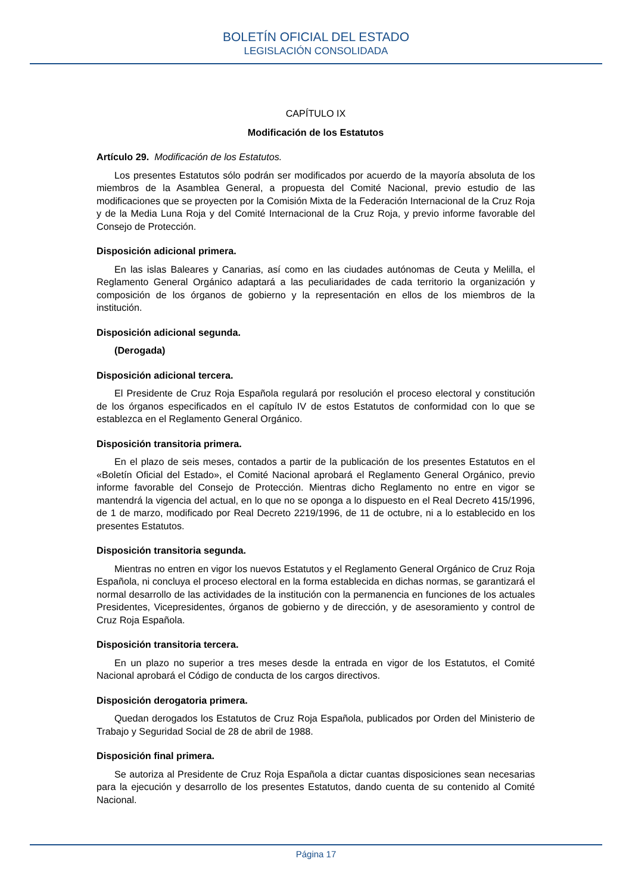BOLETÍN OFICIAL DEL ESTADO
LEGISLACIÓN CONSOLIDADA
CAPÍTULO IX
Modificación de los Estatutos
Artículo 29. Modificación de los Estatutos.
Los presentes Estatutos sólo podrán ser modificados por acuerdo de la mayoría absoluta de los miembros de la Asamblea General, a propuesta del Comité Nacional, previo estudio de las modificaciones que se proyecten por la Comisión Mixta de la Federación Internacional de la Cruz Roja y de la Media Luna Roja y del Comité Internacional de la Cruz Roja, y previo informe favorable del Consejo de Protección.
Disposición adicional primera.
En las islas Baleares y Canarias, así como en las ciudades autónomas de Ceuta y Melilla, el Reglamento General Orgánico adaptará a las peculiaridades de cada territorio la organización y composición de los órganos de gobierno y la representación en ellos de los miembros de la institución.
Disposición adicional segunda.
(Derogada)
Disposición adicional tercera.
El Presidente de Cruz Roja Española regulará por resolución el proceso electoral y constitución de los órganos especificados en el capítulo IV de estos Estatutos de conformidad con lo que se establezca en el Reglamento General Orgánico.
Disposición transitoria primera.
En el plazo de seis meses, contados a partir de la publicación de los presentes Estatutos en el «Boletín Oficial del Estado», el Comité Nacional aprobará el Reglamento General Orgánico, previo informe favorable del Consejo de Protección. Mientras dicho Reglamento no entre en vigor se mantendrá la vigencia del actual, en lo que no se oponga a lo dispuesto en el Real Decreto 415/1996, de 1 de marzo, modificado por Real Decreto 2219/1996, de 11 de octubre, ni a lo establecido en los presentes Estatutos.
Disposición transitoria segunda.
Mientras no entren en vigor los nuevos Estatutos y el Reglamento General Orgánico de Cruz Roja Española, ni concluya el proceso electoral en la forma establecida en dichas normas, se garantizará el normal desarrollo de las actividades de la institución con la permanencia en funciones de los actuales Presidentes, Vicepresidentes, órganos de gobierno y de dirección, y de asesoramiento y control de Cruz Roja Española.
Disposición transitoria tercera.
En un plazo no superior a tres meses desde la entrada en vigor de los Estatutos, el Comité Nacional aprobará el Código de conducta de los cargos directivos.
Disposición derogatoria primera.
Quedan derogados los Estatutos de Cruz Roja Española, publicados por Orden del Ministerio de Trabajo y Seguridad Social de 28 de abril de 1988.
Disposición final primera.
Se autoriza al Presidente de Cruz Roja Española a dictar cuantas disposiciones sean necesarias para la ejecución y desarrollo de los presentes Estatutos, dando cuenta de su contenido al Comité Nacional.
Página 17